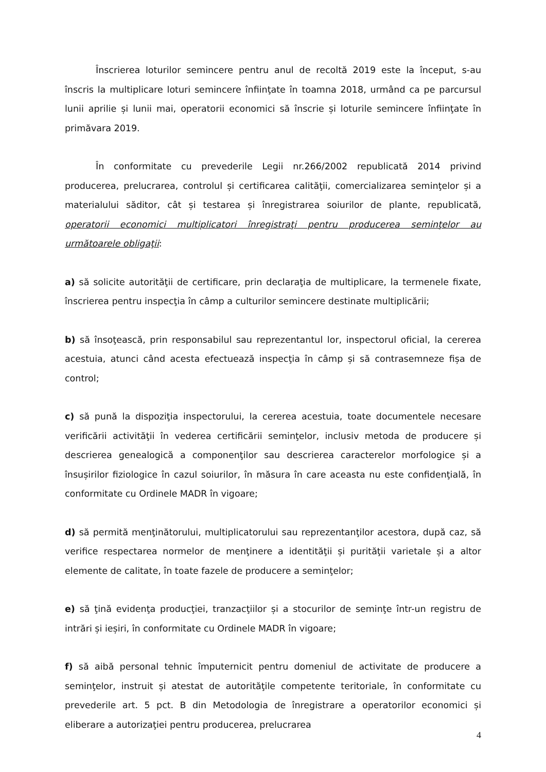Înscrierea loturilor semincere pentru anul de recoltă 2019 este la început, s-au înscris la multiplicare loturi semincere înfiinţate în toamna 2018, urmând ca pe parcursul lunii aprilie și lunii mai, operatorii economici să înscrie și loturile semincere înfiinţate în primăvara 2019.
În conformitate cu prevederile Legii nr.266/2002 republicată 2014 privind producerea, prelucrarea, controlul și certificarea calităţii, comercializarea seminţelor și a materialului săditor, cât și testarea și înregistrarea soiurilor de plante, republicată, operatorii economici multiplicatori înregistraţi pentru producerea seminţelor au următoarele obligaţii:
a) să solicite autorităţii de certificare, prin declaraţia de multiplicare, la termenele fixate, înscrierea pentru inspecţia în câmp a culturilor semincere destinate multiplicării;
b) să însoţească, prin responsabilul sau reprezentantul lor, inspectorul oficial, la cererea acestuia, atunci când acesta efectuează inspecţia în câmp și să contrasemneze fișa de control;
c) să pună la dispoziţia inspectorului, la cererea acestuia, toate documentele necesare verificării activităţii în vederea certificării seminţelor, inclusiv metoda de producere și descrierea genealogică a componenţilor sau descrierea caracterelor morfologice și a însușirilor fiziologice în cazul soiurilor, în măsura în care aceasta nu este confidenţială, în conformitate cu Ordinele MADR în vigoare;
d) să permită menţinătorului, multiplicatorului sau reprezentanţilor acestora, după caz, să verifice respectarea normelor de menţinere a identităţii și purităţii varietale și a altor elemente de calitate, în toate fazele de producere a seminţelor;
e) să ţină evidenţa producţiei, tranzacţiilor și a stocurilor de seminţe într-un registru de intrări și ieșiri, în conformitate cu Ordinele MADR în vigoare;
f) să aibă personal tehnic împuternicit pentru domeniul de activitate de producere a seminţelor, instruit și atestat de autorităţile competente teritoriale, în conformitate cu prevederile art. 5 pct. B din Metodologia de înregistrare a operatorilor economici și eliberare a autorizaţiei pentru producerea, prelucrarea
4